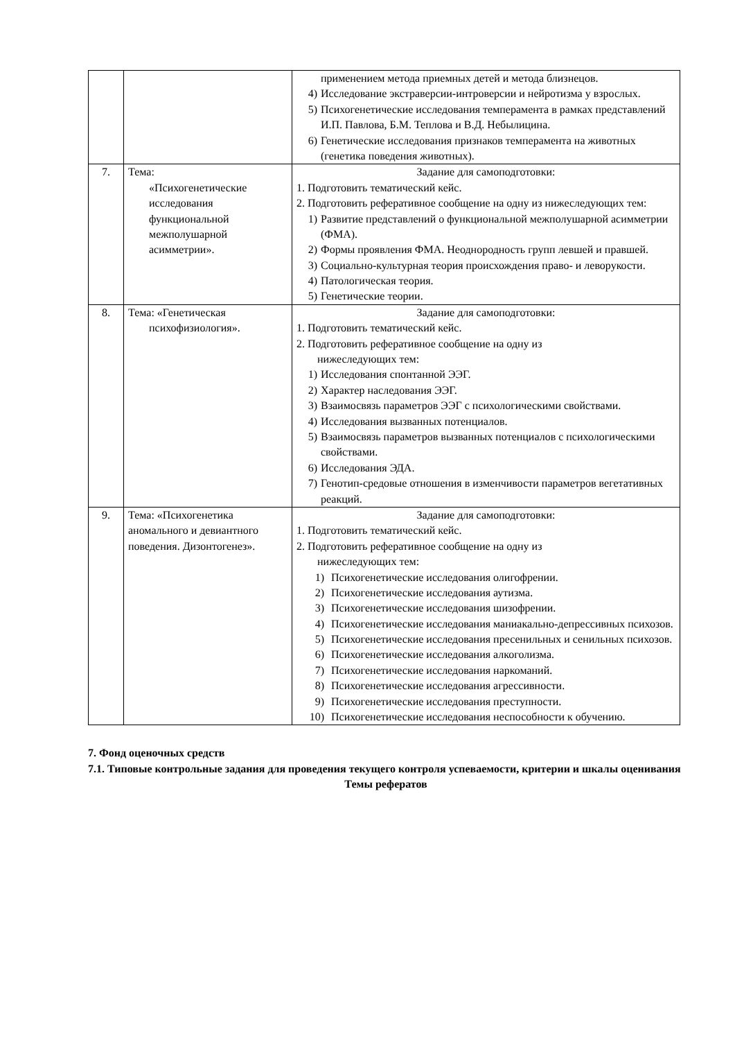| | | применением метода приемных детей и метода близнецов. 4) Исследование экстраверсии-интроверсии и нейротизма у взрослых. 5) Психогенетические исследования темперамента в рамках представлений И.П. Павлова, Б.М. Теплова и В.Д. Небылицина. 6) Генетические исследования признаков темперамента на животных (генетика поведения животных). |
| 7. | Тема: «Психогенетические исследования функциональной межполушарной асимметрии». | Задание для самоподготовки: 1. Подготовить тематический кейс. 2. Подготовить реферативное сообщение на одну из нижеследующих тем: 1) Развитие представлений о функциональной межполушарной асимметрии (ФМА). 2) Формы проявления ФМА. Неоднородность групп левшей и правшей. 3) Социально-культурная теория происхождения право- и леворукости. 4) Патологическая теория. 5) Генетические теории. |
| 8. | Тема: «Генетическая психофизиология». | Задание для самоподготовки: 1. Подготовить тематический кейс. 2. Подготовить реферативное сообщение на одну из нижеследующих тем: 1) Исследования спонтанной ЭЭГ. 2) Характер наследования ЭЭГ. 3) Взаимосвязь параметров ЭЭГ с психологическими свойствами. 4) Исследования вызванных потенциалов. 5) Взаимосвязь параметров вызванных потенциалов с психологическими свойствами. 6) Исследования ЭДА. 7) Генотип-средовые отношения в изменчивости параметров вегетативных реакций. |
| 9. | Тема: «Психогенетика аномального и девиантного поведения. Дизонтогенез». | Задание для самоподготовки: 1. Подготовить тематический кейс. 2. Подготовить реферативное сообщение на одну из нижеследующих тем: 1) Психогенетические исследования олигофрении. 2) Психогенетические исследования аутизма. 3) Психогенетические исследования шизофрении. 4) Психогенетические исследования маниакально-депрессивных психозов. 5) Психогенетические исследования пресенильных и сенильных психозов. 6) Психогенетические исследования алкоголизма. 7) Психогенетические исследования наркоманий. 8) Психогенетические исследования агрессивности. 9) Психогенетические исследования преступности. 10) Психогенетические исследования неспособности к обучению. |
7. Фонд оценочных средств
7.1. Типовые контрольные задания для проведения текущего контроля успеваемости, критерии и шкалы оценивания
Темы рефератов